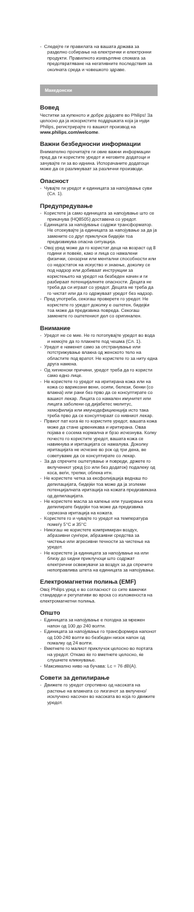- Следејте ги правилата на вашата држава за разделно собирање на електрички и електронни продукти. Правилното изхвърляне спомага за предотвратяване на негативните последствия за околната среда и човешкото здраве.
Македонски
Вовед
Честитки за купеното и добре дојдовте во Philips! За целосно да ја искористите поддршката која ја нуди Philips, регистрирајте го вашиот производ на www.philips.com/welcome.
Важни безбедносни информации
Внимателно прочитајте ги овие важни информации пред да ги користите уредот и неговите додатоци и зачувајте ги за во иднина. Испорачаните додатоци може да се разликуваат за различни производи.
Опасност
- Чувајте ги уредот и единицата за напојување суви (Сл. 1).
Предупредување
- Користете ја само единицата за напојување што се прикачува (HQ8505) доставена со уредот.
- Единицата за напојување содржи трансформатор. Не отсекувајте ја единицата за напојување за да ја замените со друг приклучок бидејќи тоа предизвикува опасна ситуација.
- Овој уред може да го користат деца на возраст од 8 години и повеќе, како и лица со намалени физички, сензорни или ментални способности или со недостаток на искуство и знаење, доколку се под надзор или добиваат инструкции за користењето на уредот на безбеден начин и ги разбираат потенцијалните опасности. Децата не треба да си играат со уредот. Децата не треба да го чистат или да го одржуваат уредот без надзор.
- Пред употреба, секогаш проверете го уредот. Не користете го уредот доколку е оштетен, бидејќи тоа може да предизвика повреда. Секогаш заменете го оштетениот дел со оригинален.
Внимание
- Уредот не се мие. Не го потопувајте уредот во вода и немојте да го плакнете под чешма (Сл. 1).
- Уредот е наменет само за отстранување или потстрижување влакна од женското тело на областите под вратот. Не користете го за ниту една друга намена.
- Од хигиенски причини, уредот треба да го користи само едно лице.
- Не користете го уредот на иритирана кожа или на кожа со варикозни вени, осипи, белези, бенки (со влакна) или рани без прво да се консултирате со вашиот лекар. Лицата со намален имунитет или лицата заболени од дијабетес мелитус, хемофилија или имунодефициенција исто така треба прво да се консултираат со нивниот лекар.
- Првиот пат кога ќе го користите уредот, вашата кожа може да стане црвеникава и иритирана. Оваа појава е сосема нормална и брзо исчезнува. Колку почесто го користите уредот, вашата кожа се навикнува и иритацијата се намалува. Доколку иритацијата не исчезне во рок од три дена, ве советуваме да се консултирате со лекар.
- За да спречите оштетување и повреди, држете го вклучениот уред (со или без додаток) подалеку од коса, веѓи, трепки, облека итн.
- Не користете четка за ексфолијација веднаш по депилацијата, бидејќи тоа може да ја зголеми потенцијалната иритација на кожата предизвикана од депилацијата.
- Не користете масла за капење или туширање кога депилирате бидејќи тоа може да предизвика сериозна иритација на кожата.
- Користете го и чувајте го уредот на температура помеѓу 5°C и 35°C
- Никогаш не користете компримиран воздух, абразивни сунѓери, абразивни средства за чистење или агресивни течности за чистење на уредот.
- Не користете ја единицата за напојување на или близу до ѕидни приклучоци што содржат електрични освежувачи за воздух за да спречите непоправлива штета на единицата за напојување.
Електромагнетни полиња (EMF)
Овој Philips уред е во согласност со сите важечки стандарди и регулативи во врска со изложеноста на електромагнетни полиња.
Општо
- Единицата за напојување е погодна за мрежен напон од 100 до 240 волти.
- Единицата за напојување го трансформира напонот од 100-240 волти во безбеден низок напон од помалку од 24 волти.
- Вметнете го малиот приклучок целосно во портата на уредот. Откако ќе го вметнете целосно, ќе слушнете кликнување.
- Максимално ниво на бучава: Lc = 76 dB(A).
Совети за депилирање
- Движете го уредот спротивно од насоката на растење на влакната со лизгачот за вклучено/исклучено насочен во насоката во која го движите уредот.